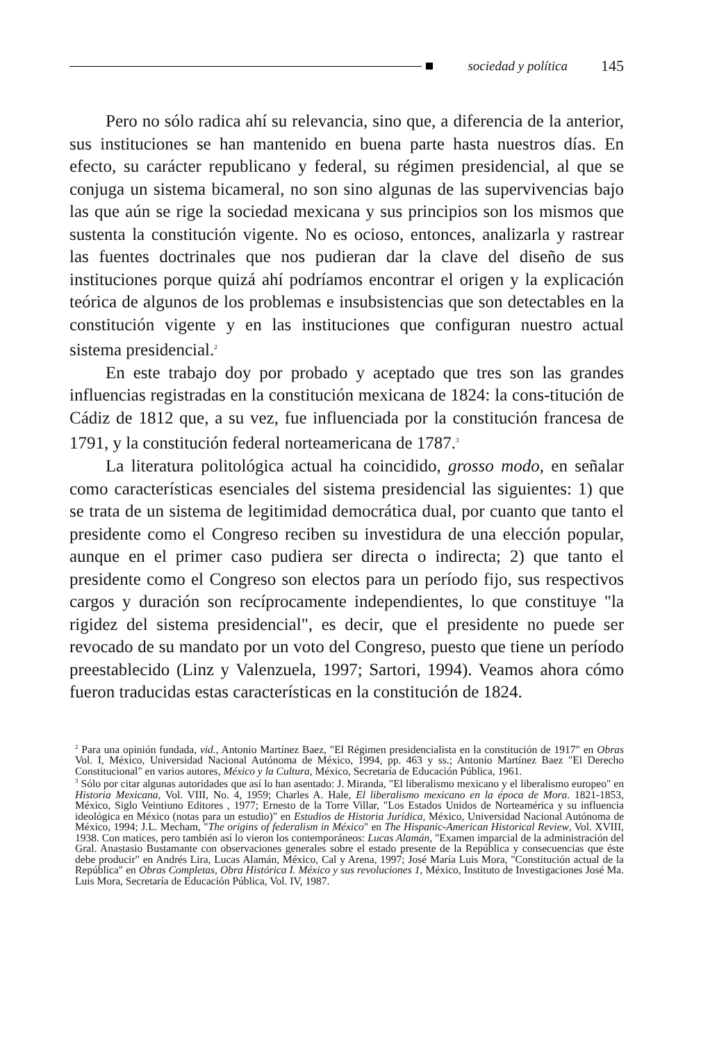sociedad y política 145
Pero no sólo radica ahí su relevancia, sino que, a diferencia de la anterior, sus instituciones se han mantenido en buena parte hasta nuestros días. En efecto, su carácter republicano y federal, su régimen presidencial, al que se conjuga un sistema bicameral, no son sino algunas de las supervivencias bajo las que aún se rige la sociedad mexicana y sus principios son los mismos que sustenta la constitución vigente. No es ocioso, entonces, analizarla y rastrear las fuentes doctrinales que nos pudieran dar la clave del diseño de sus instituciones porque quizá ahí podríamos encontrar el origen y la explicación teórica de algunos de los problemas e insubsistencias que son detectables en la constitución vigente y en las instituciones que configuran nuestro actual sistema presidencial.<sup>2</sup>
En este trabajo doy por probado y aceptado que tres son las grandes influencias registradas en la constitución mexicana de 1824: la cons-titución de Cádiz de 1812 que, a su vez, fue influenciada por la constitución francesa de 1791, y la constitución federal norteamericana de 1787.<sup>3</sup>
La literatura politológica actual ha coincidido, grosso modo, en señalar como características esenciales del sistema presidencial las siguientes: 1) que se trata de un sistema de legitimidad democrática dual, por cuanto que tanto el presidente como el Congreso reciben su investidura de una elección popular, aunque en el primer caso pudiera ser directa o indirecta; 2) que tanto el presidente como el Congreso son electos para un período fijo, sus respectivos cargos y duración son recíprocamente independientes, lo que constituye "la rigidez del sistema presidencial", es decir, que el presidente no puede ser revocado de su mandato por un voto del Congreso, puesto que tiene un período preestablecido (Linz y Valenzuela, 1997; Sartori, 1994). Veamos ahora cómo fueron traducidas estas características en la constitución de 1824.
<sup>2</sup> Para una opinión fundada, vid., Antonio Martínez Baez, "El Régimen presidencialista en la constitución de 1917" en Obras Vol. I, México, Universidad Nacional Autónoma de México, 1994, pp. 463 y ss.; Antonio Martínez Baez "El Derecho Constitucional" en varios autores, México y la Cultura, México, Secretaría de Educación Pública, 1961.
<sup>3</sup> Sólo por citar algunas autoridades que así lo han asentado: J. Miranda, "El liberalismo mexicano y el liberalismo europeo" en Historia Mexicana, Vol. VIII, No. 4, 1959; Charles A. Hale, El liberalismo mexicano en la época de Mora. 1821-1853, México, Siglo Veintiuno Editores , 1977; Ernesto de la Torre Villar, "Los Estados Unidos de Norteamérica y su influencia ideológica en México (notas para un estudio)" en Estudios de Historia Jurídica, México, Universidad Nacional Autónoma de México, 1994; J.L. Mecham, "The origins of federalism in México" en The Hispanic-American Historical Review, Vol. XVIII, 1938. Con matices, pero también así lo vieron los contemporáneos: Lucas Alamán, "Examen imparcial de la administración del Gral. Anastasio Bustamante con observaciones generales sobre el estado presente de la República y consecuencias que éste debe producir" en Andrés Lira, Lucas Alamán, México, Cal y Arena, 1997; José María Luis Mora, "Constitución actual de la República" en Obras Completas, Obra Histórica I. México y sus revoluciones 1, México, Instituto de Investigaciones José Ma. Luis Mora, Secretaría de Educación Pública, Vol. IV, 1987.